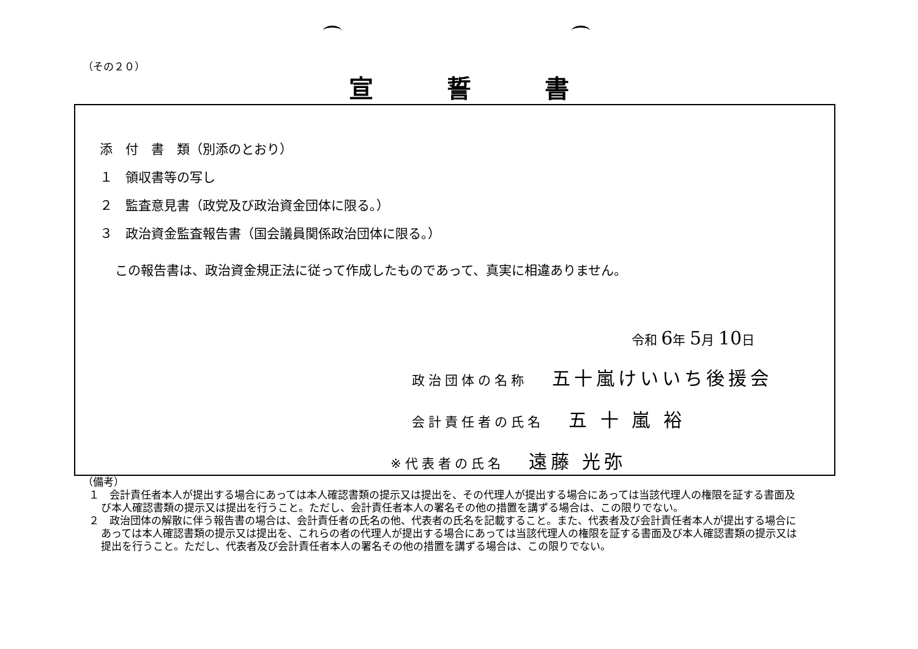（その２０）
宣誓書
添　付　書　類（別添のとおり）
１　領収書等の写し
２　監査意見書（政党及び政治資金団体に限る。）
３　政治資金監査報告書（国会議員関係政治団体に限る。）
この報告書は、政治資金規正法に従って作成したものであって、真実に相違ありません。
令和 6年 5月 10日
政治団体の名称 五十嵐けいいち後援会
会計責任者の氏名 五 十 嵐 裕
※代表者の氏名 遠藤 光弥
（備考）
１　会計責任者本人が提出する場合にあっては本人確認書類の提示又は提出を、その代理人が提出する場合にあっては当該代理人の権限を証する書面及び本人確認書類の提示又は提出を行うこと。ただし、会計責任者本人の署名その他の措置を講ずる場合は、この限りでない。
２　政治団体の解散に伴う報告書の場合は、会計責任者の氏名の他、代表者の氏名を記載すること。また、代表者及び会計責任者本人が提出する場合にあっては本人確認書類の提示又は提出を、これらの者の代理人が提出する場合にあっては当該代理人の権限を証する書面及び本人確認書類の提示又は提出を行うこと。ただし、代表者及び会計責任者本人の署名その他の措置を講ずる場合は、この限りでない。